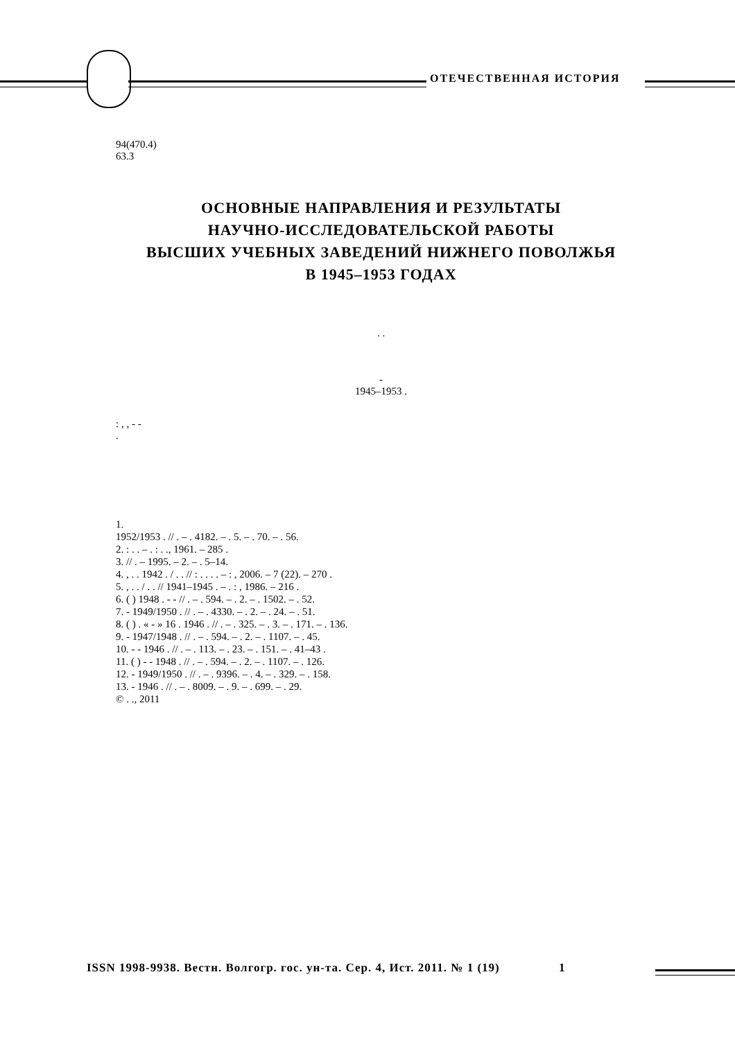ОТЕЧЕСТВЕННАЯ ИСТОРИЯ
94(470.4)
63.3
ОСНОВНЫЕ НАПРАВЛЕНИЯ И РЕЗУЛЬТАТЫ
НАУЧНО-ИССЛЕДОВАТЕЛЬСКОЙ РАБОТЫ
ВЫСШИХ УЧЕБНЫХ ЗАВЕДЕНИЙ НИЖНЕГО ПОВОЛЖЬЯ
В 1945–1953 ГОДАХ
. .
-
1945–1953 .
: , , - -
.
1.
1952/1953 . // . – . 4182. – . 5. – . 70. – . 56.
2. : . . – . : . ., 1961. – 285 .
3. // . – 1995. – 2. – . 5–14.
4. , . . 1942 . / . . // : . . . . – : , 2006. – 7 (22). – 270 .
5. , . . / . . // 1941–1945 . – . : , 1986. – 216 .
6. ( ) 1948 . - - // . – . 594. – . 2. – . 1502. – . 52.
7. - 1949/1950 . // . – . 4330. – . 2. – . 24. – . 51.
8. ( ) . « - » 16 . 1946 . // . – . 325. – . 3. – . 171. – . 136.
9. - 1947/1948 . // . – . 594. – . 2. – . 1107. – . 45.
10. - - 1946 . // . – . 113. – . 23. – . 151. – . 41–43 .
11. ( ) - - 1948 . // . – . 594. – . 2. – . 1107. – . 126.
12. - 1949/1950 . // . – . 9396. – . 4. – . 329. – . 158.
13. - 1946 . // . – . 8009. – . 9. – . 699. – . 29.
© . ., 2011
ISSN 1998-9938. Вестн. Волгогр. гос. ун-та. Сер. 4, Ист. 2011. № 1 (19) 1